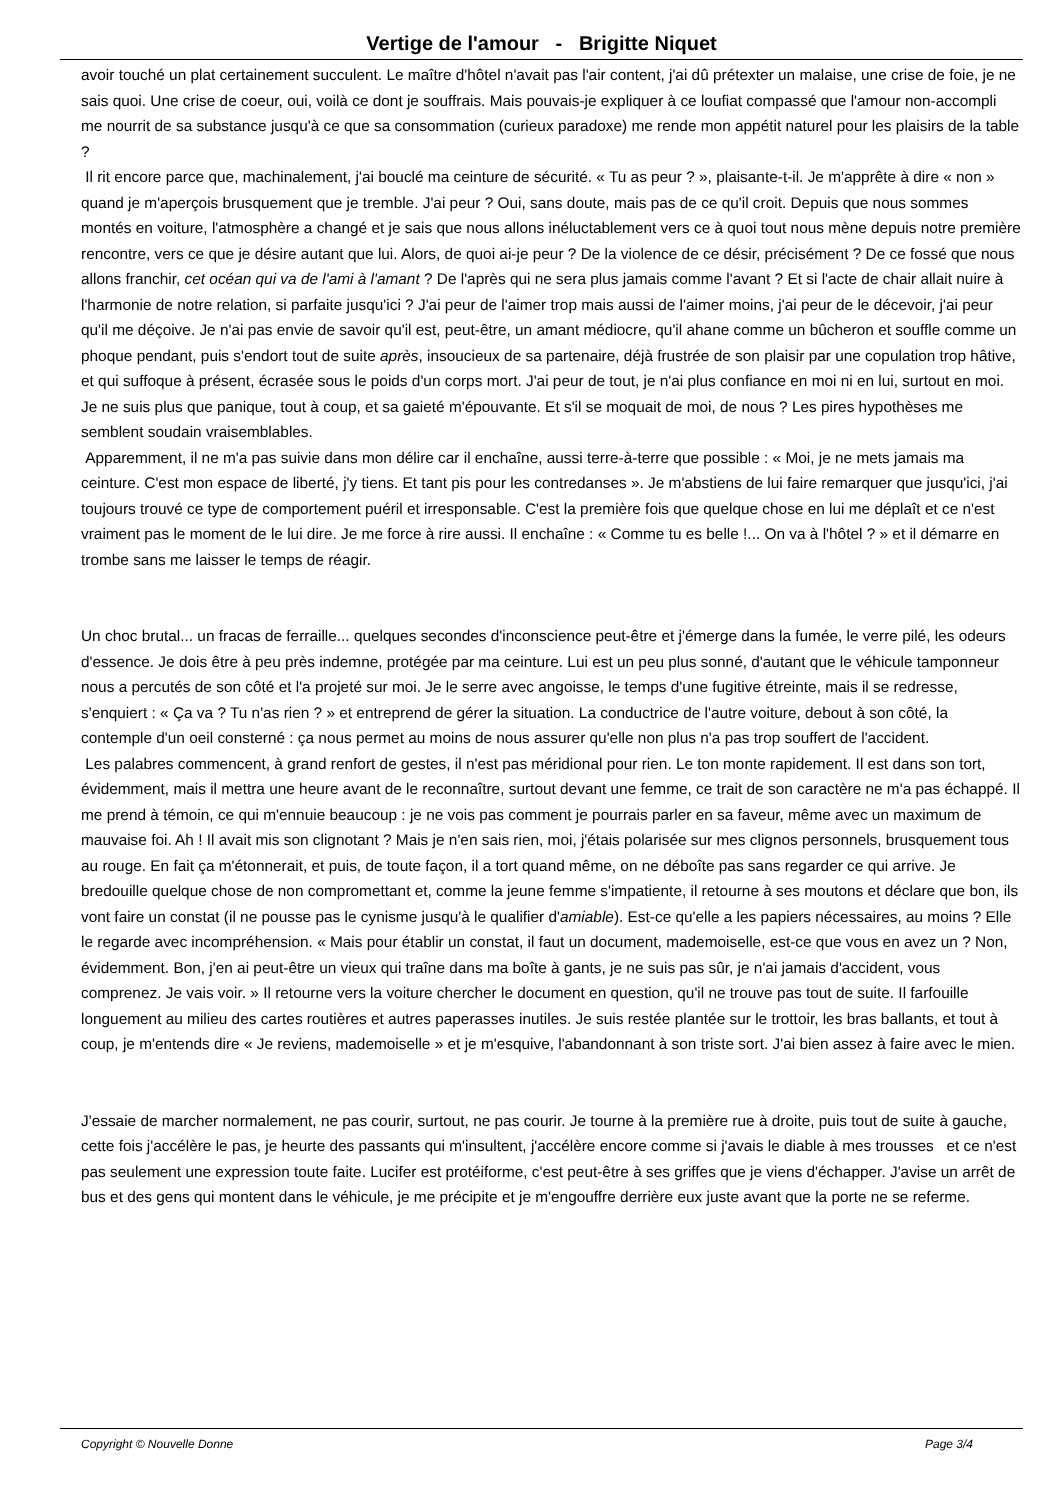Vertige de l'amour - Brigitte Niquet
avoir touché un plat certainement succulent. Le maître d'hôtel n'avait pas l'air content, j'ai dû prétexter un malaise, une crise de foie, je ne sais quoi. Une crise de coeur, oui, voilà ce dont je souffrais. Mais pouvais-je expliquer à ce loufiat compassé que l'amour non-accompli me nourrit de sa substance jusqu'à ce que sa consommation (curieux paradoxe) me rende mon appétit naturel pour les plaisirs de la table ?
Il rit encore parce que, machinalement, j'ai bouclé ma ceinture de sécurité. « Tu as peur ? », plaisante-t-il. Je m'apprête à dire « non » quand je m'aperçois brusquement que je tremble. J'ai peur ? Oui, sans doute, mais pas de ce qu'il croit. Depuis que nous sommes montés en voiture, l'atmosphère a changé et je sais que nous allons inéluctablement vers ce à quoi tout nous mène depuis notre première rencontre, vers ce que je désire autant que lui. Alors, de quoi ai-je peur ? De la violence de ce désir, précisément ? De ce fossé que nous allons franchir, cet océan qui va de l'ami à l'amant ? De l'après qui ne sera plus jamais comme l'avant ? Et si l'acte de chair allait nuire à l'harmonie de notre relation, si parfaite jusqu'ici ? J'ai peur de l'aimer trop mais aussi de l'aimer moins, j'ai peur de le décevoir, j'ai peur qu'il me déçoive. Je n'ai pas envie de savoir qu'il est, peut-être, un amant médiocre, qu'il ahane comme un bûcheron et souffle comme un phoque pendant, puis s'endort tout de suite après, insoucieux de sa partenaire, déjà frustrée de son plaisir par une copulation trop hâtive, et qui suffoque à présent, écrasée sous le poids d'un corps mort. J'ai peur de tout, je n'ai plus confiance en moi ni en lui, surtout en moi. Je ne suis plus que panique, tout à coup, et sa gaieté m'épouvante. Et s'il se moquait de moi, de nous ? Les pires hypothèses me semblent soudain vraisemblables.
Apparemment, il ne m'a pas suivie dans mon délire car il enchaîne, aussi terre-à-terre que possible : « Moi, je ne mets jamais ma ceinture. C'est mon espace de liberté, j'y tiens. Et tant pis pour les contredanses ». Je m'abstiens de lui faire remarquer que jusqu'ici, j'ai toujours trouvé ce type de comportement puéril et irresponsable. C'est la première fois que quelque chose en lui me déplaît et ce n'est vraiment pas le moment de le lui dire. Je me force à rire aussi. Il enchaîne : « Comme tu es belle !... On va à l'hôtel ? » et il démarre en trombe sans me laisser le temps de réagir.
Un choc brutal... un fracas de ferraille... quelques secondes d'inconscience peut-être et j'émerge dans la fumée, le verre pilé, les odeurs d'essence. Je dois être à peu près indemne, protégée par ma ceinture. Lui est un peu plus sonné, d'autant que le véhicule tamponneur nous a percutés de son côté et l'a projeté sur moi. Je le serre avec angoisse, le temps d'une fugitive étreinte, mais il se redresse, s'enquiert : « Ça va ? Tu n'as rien ? » et entreprend de gérer la situation. La conductrice de l'autre voiture, debout à son côté, la contemple d'un oeil consterné : ça nous permet au moins de nous assurer qu'elle non plus n'a pas trop souffert de l'accident.
Les palabres commencent, à grand renfort de gestes, il n'est pas méridional pour rien. Le ton monte rapidement. Il est dans son tort, évidemment, mais il mettra une heure avant de le reconnaître, surtout devant une femme, ce trait de son caractère ne m'a pas échappé. Il me prend à témoin, ce qui m'ennuie beaucoup : je ne vois pas comment je pourrais parler en sa faveur, même avec un maximum de mauvaise foi. Ah ! Il avait mis son clignotant ? Mais je n'en sais rien, moi, j'étais polarisée sur mes clignos personnels, brusquement tous au rouge. En fait ça m'étonnerait, et puis, de toute façon, il a tort quand même, on ne déboîte pas sans regarder ce qui arrive. Je bredouille quelque chose de non compromettant et, comme la jeune femme s'impatiente, il retourne à ses moutons et déclare que bon, ils vont faire un constat (il ne pousse pas le cynisme jusqu'à le qualifier d'amiable). Est-ce qu'elle a les papiers nécessaires, au moins ? Elle le regarde avec incompréhension. « Mais pour établir un constat, il faut un document, mademoiselle, est-ce que vous en avez un ? Non, évidemment. Bon, j'en ai peut-être un vieux qui traîne dans ma boîte à gants, je ne suis pas sûr, je n'ai jamais d'accident, vous comprenez. Je vais voir. » Il retourne vers la voiture chercher le document en question, qu'il ne trouve pas tout de suite. Il farfouille longuement au milieu des cartes routières et autres paperasses inutiles. Je suis restée plantée sur le trottoir, les bras ballants, et tout à coup, je m'entends dire « Je reviens, mademoiselle » et je m'esquive, l'abandonnant à son triste sort. J'ai bien assez à faire avec le mien.
J'essaie de marcher normalement, ne pas courir, surtout, ne pas courir. Je tourne à la première rue à droite, puis tout de suite à gauche, cette fois j'accélère le pas, je heurte des passants qui m'insultent, j'accélère encore comme si j'avais le diable à mes trousses et ce n'est pas seulement une expression toute faite. Lucifer est protéiforme, c'est peut-être à ses griffes que je viens d'échapper. J'avise un arrêt de bus et des gens qui montent dans le véhicule, je me précipite et je m'engouffre derrière eux juste avant que la porte ne se referme.
Copyright © Nouvelle Donne Page 3/4